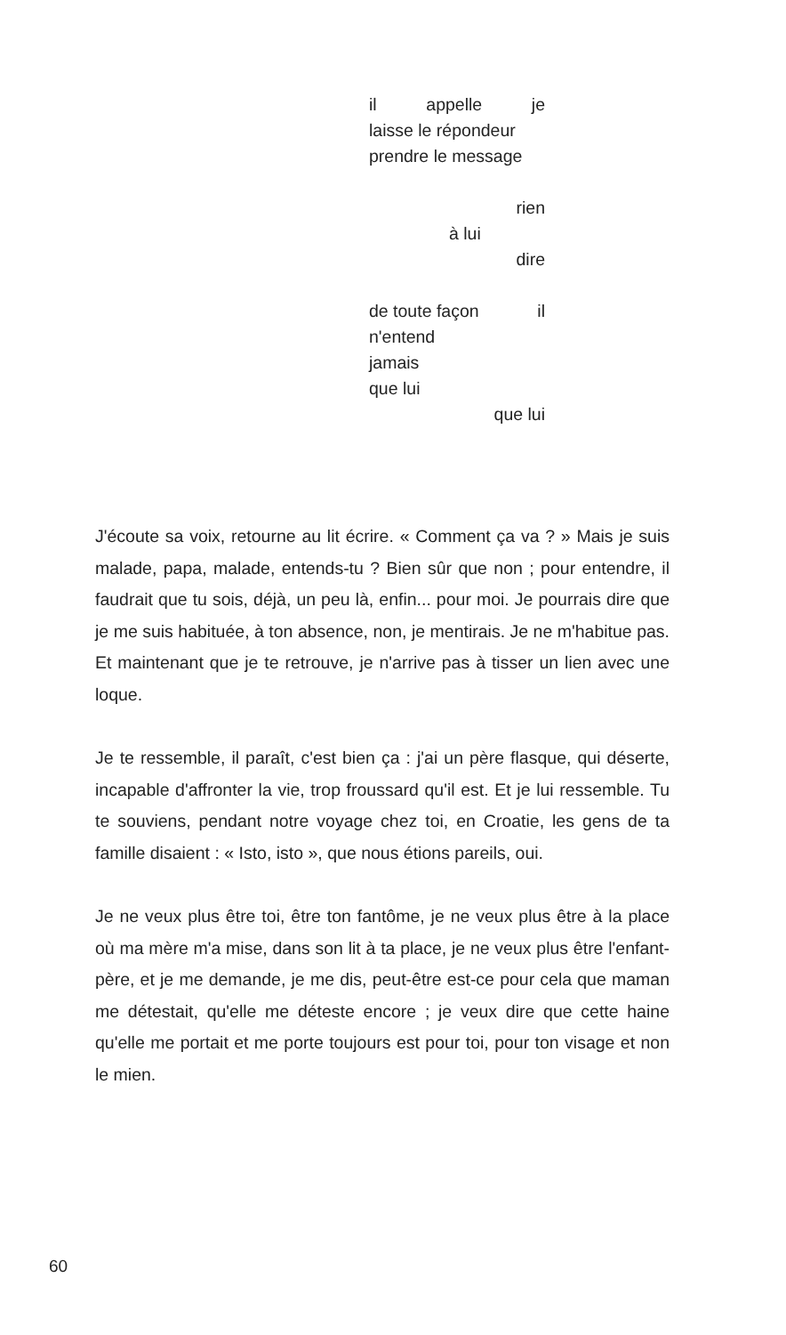il appelle je
laisse le répondeur
prendre le message
rien
à lui
dire
de toute façon il
n'entend
jamais
que lui
que lui
J'écoute sa voix, retourne au lit écrire. « Comment ça va ? » Mais je suis malade, papa, malade, entends-tu ? Bien sûr que non ; pour entendre, il faudrait que tu sois, déjà, un peu là, enfin... pour moi. Je pourrais dire que je me suis habituée, à ton absence, non, je mentirais. Je ne m'habitue pas. Et maintenant que je te retrouve, je n'arrive pas à tisser un lien avec une loque.
Je te ressemble, il paraît, c'est bien ça : j'ai un père flasque, qui déserte, incapable d'affronter la vie, trop froussard qu'il est. Et je lui ressemble. Tu te souviens, pendant notre voyage chez toi, en Croatie, les gens de ta famille disaient : « Isto, isto », que nous étions pareils, oui.
Je ne veux plus être toi, être ton fantôme, je ne veux plus être à la place où ma mère m'a mise, dans son lit à ta place, je ne veux plus être l'enfant-père, et je me demande, je me dis, peut-être est-ce pour cela que maman me détestait, qu'elle me déteste encore ; je veux dire que cette haine qu'elle me portait et me porte toujours est pour toi, pour ton visage et non le mien.
60